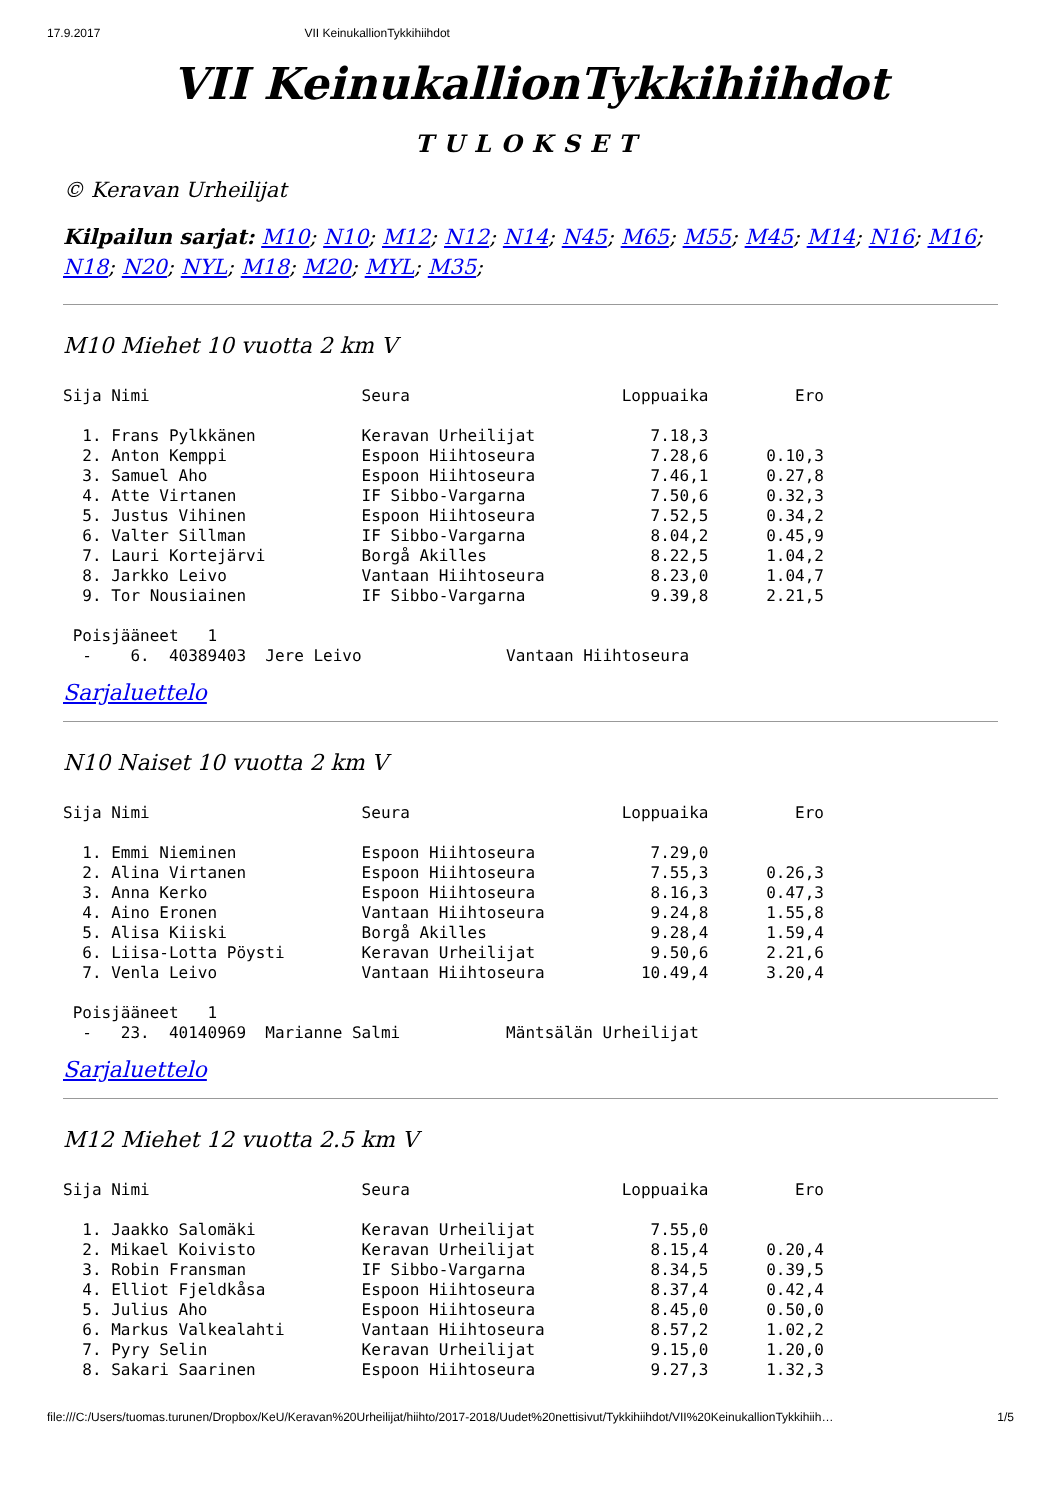17.9.2017 VII KeinukallionTykkihiihdot
VII KeinukallionTykkihiihdot
TULOKSET
© Keravan Urheilijat
Kilpailun sarjat: M10; N10; M12; N12; N14; N45; M65; M55; M45; M14; N16; M16; N18; N20; NYL; M18; M20; MYL; M35;
M10 Miehet 10 vuotta 2 km V
Sija Nimi                      Seura                      Loppuaika         Ero

  1. Frans Pylkkänen           Keravan Urheilijat            7.18,3
  2. Anton Kemppi              Espoon Hiihtoseura            7.28,6      0.10,3
  3. Samuel Aho                Espoon Hiihtoseura            7.46,1      0.27,8
  4. Atte Virtanen             IF Sibbo-Vargarna             7.50,6      0.32,3
  5. Justus Vihinen            Espoon Hiihtoseura            7.52,5      0.34,2
  6. Valter Sillman            IF Sibbo-Vargarna             8.04,2      0.45,9
  7. Lauri Kortejärvi          Borgå Akilles                 8.22,5      1.04,2
  8. Jarkko Leivo              Vantaan Hiihtoseura           8.23,0      1.04,7
  9. Tor Nousiainen            IF Sibbo-Vargarna             9.39,8      2.21,5

 Poisjääneet   1
  -    6.  40389403  Jere Leivo               Vantaan Hiihtoseura
Sarjaluettelo
N10 Naiset 10 vuotta 2 km V
Sija Nimi                      Seura                      Loppuaika         Ero

  1. Emmi Nieminen             Espoon Hiihtoseura            7.29,0
  2. Alina Virtanen            Espoon Hiihtoseura            7.55,3      0.26,3
  3. Anna Kerko                Espoon Hiihtoseura            8.16,3      0.47,3
  4. Aino Eronen               Vantaan Hiihtoseura           9.24,8      1.55,8
  5. Alisa Kiiski              Borgå Akilles                 9.28,4      1.59,4
  6. Liisa-Lotta Pöysti        Keravan Urheilijat            9.50,6      2.21,6
  7. Venla Leivo               Vantaan Hiihtoseura          10.49,4      3.20,4

 Poisjääneet   1
  -   23.  40140969  Marianne Salmi           Mäntsälän Urheilijat
Sarjaluettelo
M12 Miehet 12 vuotta 2.5 km V
Sija Nimi                      Seura                      Loppuaika         Ero

  1. Jaakko Salomäki           Keravan Urheilijat            7.55,0
  2. Mikael Koivisto           Keravan Urheilijat            8.15,4      0.20,4
  3. Robin Fransman            IF Sibbo-Vargarna             8.34,5      0.39,5
  4. Elliot Fjeldkåsa          Espoon Hiihtoseura            8.37,4      0.42,4
  5. Julius Aho                Espoon Hiihtoseura            8.45,0      0.50,0
  6. Markus Valkealahti        Vantaan Hiihtoseura           8.57,2      1.02,2
  7. Pyry Selin                Keravan Urheilijat            9.15,0      1.20,0
  8. Sakari Saarinen           Espoon Hiihtoseura            9.27,3      1.32,3
file:///C:/Users/tuomas.turunen/Dropbox/KeU/Keravan%20Urheilijat/hiihto/2017-2018/Uudet%20nettisivut/Tykkihiihdot/VII%20KeinukallionTykkihiih… 1/5